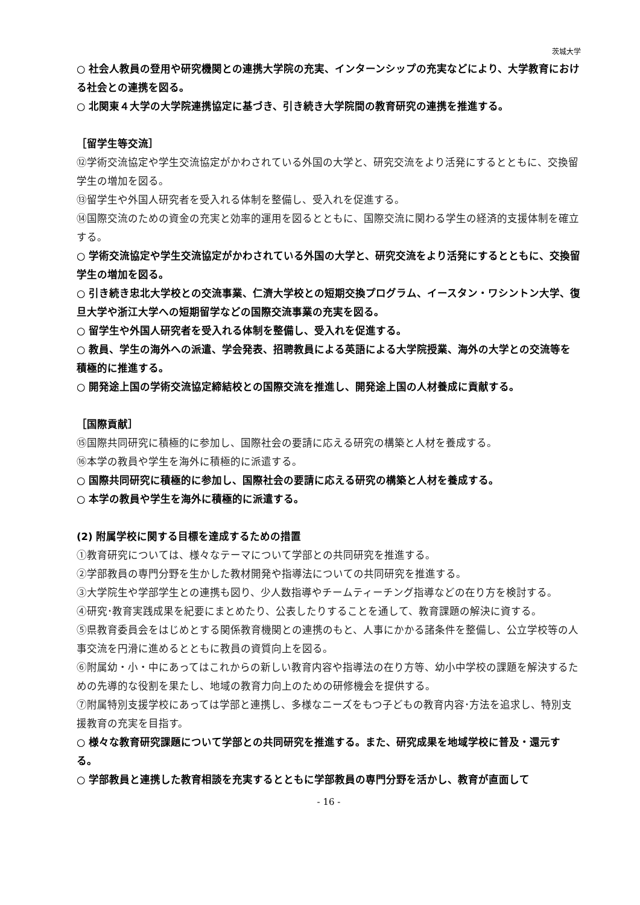茨城大学
○ 社会人教員の登用や研究機関との連携大学院の充実、インターンシップの充実などにより、大学教育における社会との連携を図る。
○ 北関東４大学の大学院連携協定に基づき、引き続き大学院間の教育研究の連携を推進する。
［留学生等交流］
⑫学術交流協定や学生交流協定がかわされている外国の大学と、研究交流をより活発にするとともに、交換留学生の増加を図る。
⑬留学生や外国人研究者を受入れる体制を整備し、受入れを促進する。
⑭国際交流のための資金の充実と効率的運用を図るとともに、国際交流に関わる学生の経済的支援体制を確立する。
○ 学術交流協定や学生交流協定がかわされている外国の大学と、研究交流をより活発にするとともに、交換留学生の増加を図る。
○ 引き続き忠北大学校との交流事業、仁濟大学校との短期交換プログラム、イースタン・ワシントン大学、復旦大学や浙江大学への短期留学などの国際交流事業の充実を図る。
○ 留学生や外国人研究者を受入れる体制を整備し、受入れを促進する。
○ 教員、学生の海外への派遣、学会発表、招聘教員による英語による大学院授業、海外の大学との交流等を積極的に推進する。
○ 開発途上国の学術交流協定締結校との国際交流を推進し、開発途上国の人材養成に貢献する。
［国際貢献］
⑮国際共同研究に積極的に参加し、国際社会の要請に応える研究の構築と人材を養成する。
⑯本学の教員や学生を海外に積極的に派遣する。
○ 国際共同研究に積極的に参加し、国際社会の要請に応える研究の構築と人材を養成する。
○ 本学の教員や学生を海外に積極的に派遣する。
(2) 附属学校に関する目標を達成するための措置
①教育研究については、様々なテーマについて学部との共同研究を推進する。
②学部教員の専門分野を生かした教材開発や指導法についての共同研究を推進する。
③大学院生や学部学生との連携も図り、少人数指導やチームティーチング指導などの在り方を検討する。
④研究･教育実践成果を紀要にまとめたり、公表したりすることを通して、教育課題の解決に資する。
⑤県教育委員会をはじめとする関係教育機関との連携のもと、人事にかかる諸条件を整備し、公立学校等の人事交流を円滑に進めるとともに教員の資質向上を図る。
⑥附属幼・小・中にあってはこれからの新しい教育内容や指導法の在り方等、幼小中学校の課題を解決するための先導的な役割を果たし、地域の教育力向上のための研修機会を提供する。
⑦附属特別支援学校にあっては学部と連携し、多様なニーズをもつ子どもの教育内容･方法を追求し、特別支援教育の充実を目指す。
○ 様々な教育研究課題について学部との共同研究を推進する。また、研究成果を地域学校に普及・還元する。
○ 学部教員と連携した教育相談を充実するとともに学部教員の専門分野を活かし、教育が直面して
- 16 -